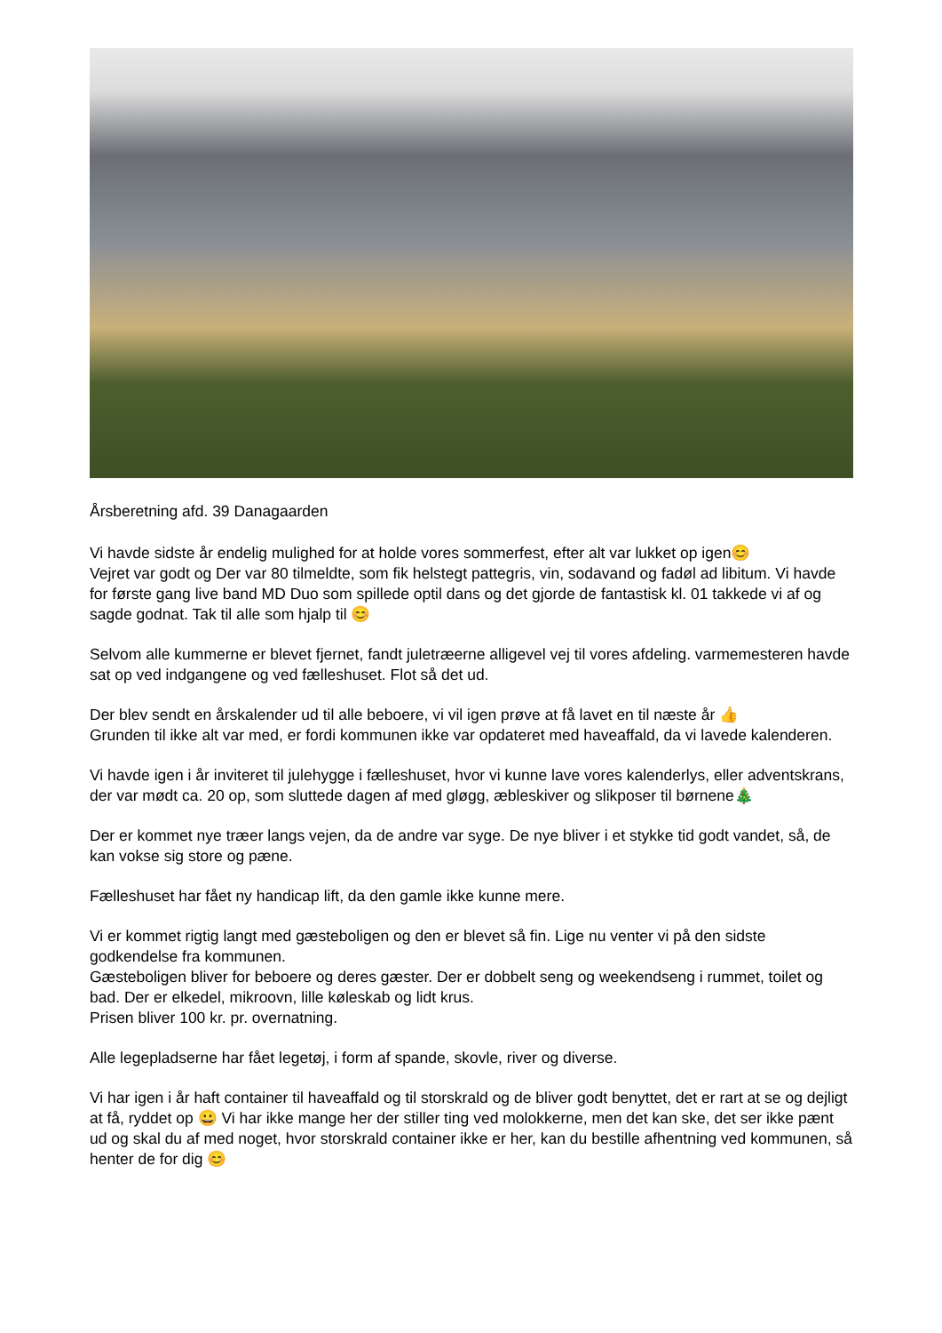Årsberetning afd. 39 Danagaarden
Vi havde sidste år endelig mulighed for at holde vores sommerfest, efter alt var lukket op igen😊
Vejret var godt og Der var 80 tilmeldte, som fik helstegt pattegris, vin, sodavand og fadøl ad libitum. Vi havde for første gang live band MD Duo som spillede optil dans og det gjorde de fantastisk kl. 01 takkede vi af og sagde godnat. Tak til alle som hjalp til 😊
Selvom alle kummerne er blevet fjernet, fandt juletræerne alligevel vej til vores afdeling. varmemesteren havde sat op ved indgangene og ved fælleshuset. Flot så det ud.
Der blev sendt en årskalender ud til alle beboere, vi vil igen prøve at få lavet en til næste år 👍
Grunden til ikke alt var med, er fordi kommunen ikke var opdateret med haveaffald, da vi lavede kalenderen.
Vi havde igen i år inviteret til julehygge i fælleshuset, hvor vi kunne lave vores kalenderlys, eller adventskrans, der var mødt ca. 20 op, som sluttede dagen af med gløgg, æbleskiver og slikposer til børnene🎄
Der er kommet nye træer langs vejen, da de andre var syge. De nye bliver i et stykke tid godt vandet, så, de kan vokse sig store og pæne.
Fælleshuset har fået ny handicap lift, da den gamle ikke kunne mere.
Vi er kommet rigtig langt med gæsteboligen og den er blevet så fin. Lige nu venter vi på den sidste godkendelse fra kommunen.
Gæsteboligen bliver for beboere og deres gæster. Der er dobbelt seng og weekendseng i rummet, toilet og bad. Der er elkedel, mikroovn, lille køleskab og lidt krus.
Prisen bliver 100 kr. pr. overnatning.
Alle legepladserne har fået legetøj, i form af spande, skovle, river og diverse.
Vi har igen i år haft container til haveaffald og til storskrald og de bliver godt benyttet, det er rart at se og dejligt at få, ryddet op 😀 Vi har ikke mange her der stiller ting ved molokkerne, men det kan ske, det ser ikke pænt ud og skal du af med noget, hvor storskrald container ikke er her, kan du bestille afhentning ved kommunen, så henter de for dig 😊